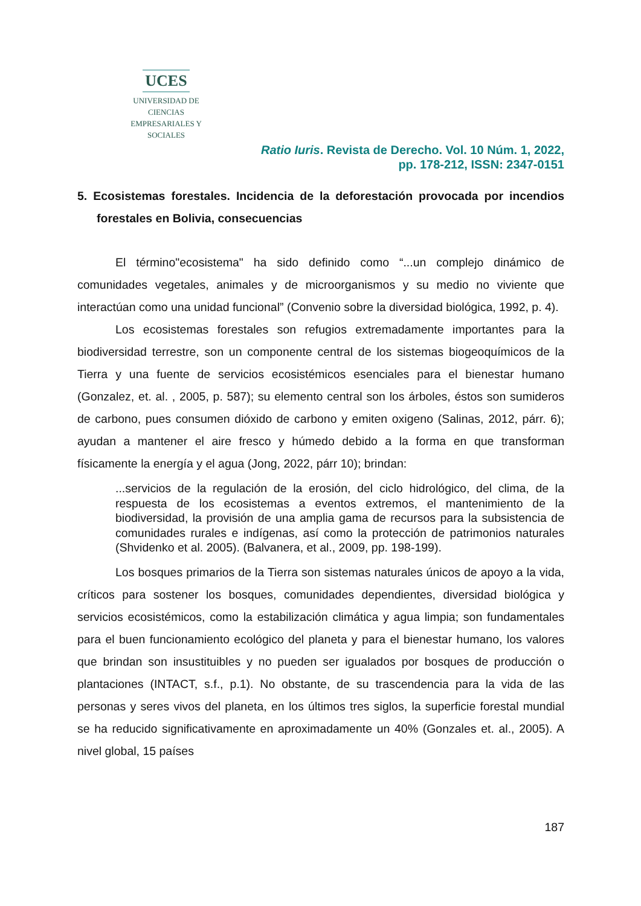UCES
UNIVERSIDAD DE CIENCIAS
EMPRESARIALES Y SOCIALES
Ratio Iuris. Revista de Derecho. Vol. 10 Núm. 1, 2022,
pp. 178-212, ISSN: 2347-0151
5. Ecosistemas forestales. Incidencia de la deforestación provocada por incendios forestales en Bolivia, consecuencias
El término"ecosistema" ha sido definido como “...un complejo dinámico de comunidades vegetales, animales y de microorganismos y su medio no viviente que interactúan como una unidad funcional” (Convenio sobre la diversidad biológica, 1992, p. 4).
Los ecosistemas forestales son refugios extremadamente importantes para la biodiversidad terrestre, son un componente central de los sistemas biogeoquímicos de la Tierra y una fuente de servicios ecosistémicos esenciales para el bienestar humano (Gonzalez, et. al. , 2005, p. 587); su elemento central son los árboles, éstos son sumideros de carbono, pues consumen dióxido de carbono y emiten oxigeno (Salinas, 2012, párr. 6); ayudan a mantener el aire fresco y húmedo debido a la forma en que transforman físicamente la energía y el agua (Jong, 2022, párr 10); brindan:
...servicios de la regulación de la erosión, del ciclo hidrológico, del clima, de la respuesta de los ecosistemas a eventos extremos, el mantenimiento de la biodiversidad, la provisión de una amplia gama de recursos para la subsistencia de comunidades rurales e indígenas, así como la protección de patrimonios naturales (Shvidenko et al. 2005). (Balvanera, et al., 2009, pp. 198-199).
Los bosques primarios de la Tierra son sistemas naturales únicos de apoyo a la vida, críticos para sostener los bosques, comunidades dependientes, diversidad biológica y servicios ecosistémicos, como la estabilización climática y agua limpia; son fundamentales para el buen funcionamiento ecológico del planeta y para el bienestar humano, los valores que brindan son insustituibles y no pueden ser igualados por bosques de producción o plantaciones (INTACT, s.f., p.1). No obstante, de su trascendencia para la vida de las personas y seres vivos del planeta, en los últimos tres siglos, la superficie forestal mundial se ha reducido significativamente en aproximadamente un 40% (Gonzales et. al., 2005). A nivel global, 15 países
187